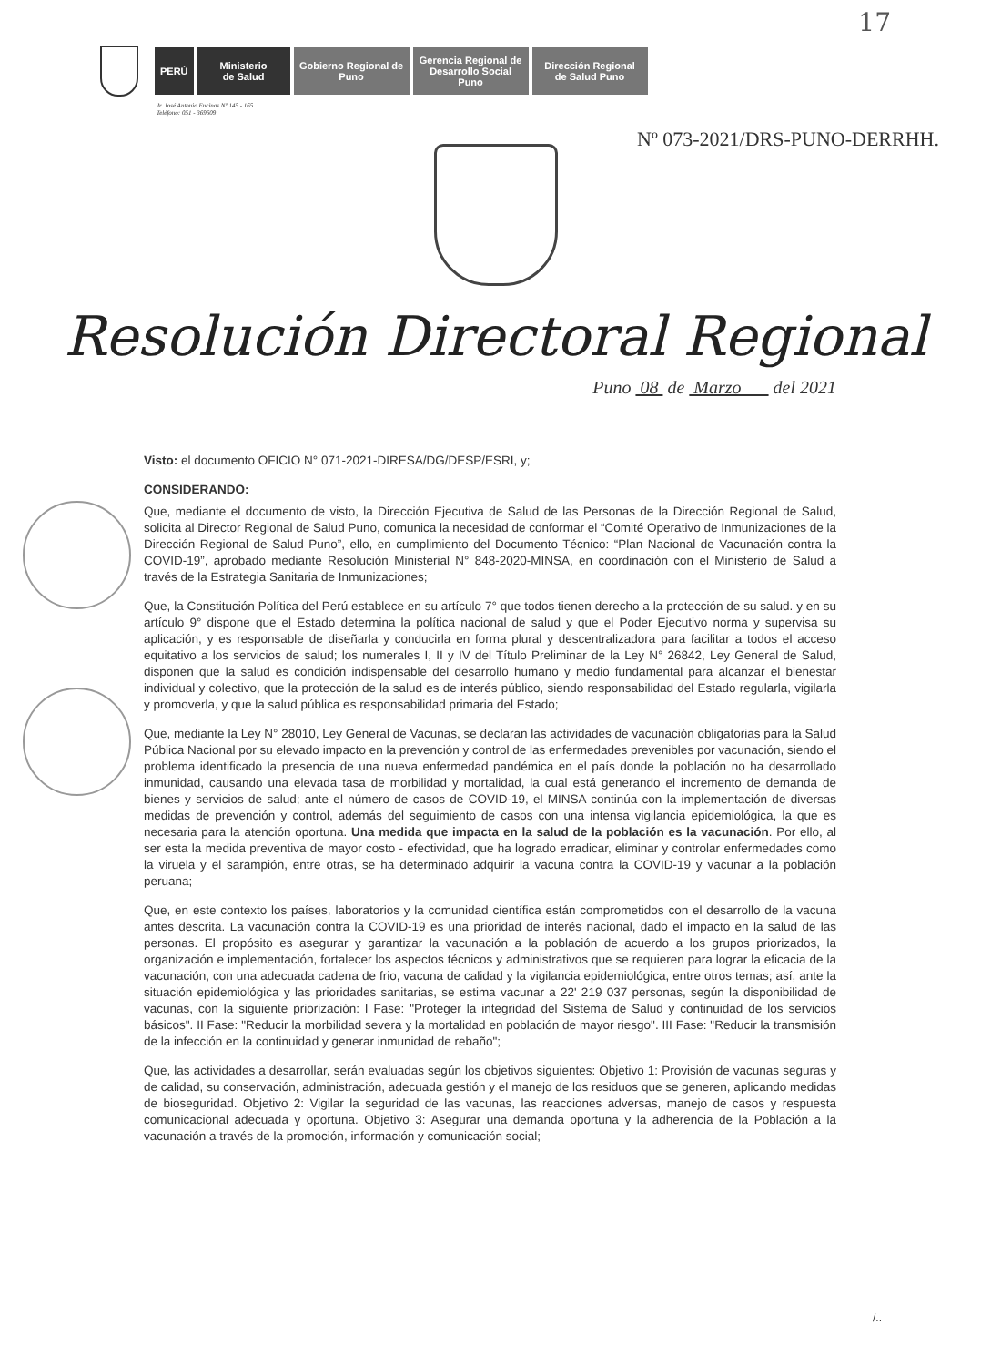17
PERÚ
Ministerio
de Salud
Gobierno Regional de Puno
Gerencia Regional de Desarrollo Social Puno
Dirección Regional de Salud Puno
Jr. José Antonio Encinas Nº 145 - 165
Teléfono: 051 - 369609
Nº 073-2021/DRS-PUNO-DERRHH.
Resolución Directoral Regional
Puno 08 de Marzo del 2021
Visto: el documento OFICIO N° 071-2021-DIRESA/DG/DESP/ESRI, y;
CONSIDERANDO:
Que, mediante el documento de visto, la Dirección Ejecutiva de Salud de las Personas de la Dirección Regional de Salud, solicita al Director Regional de Salud Puno, comunica la necesidad de conformar el “Comité Operativo de Inmunizaciones de la Dirección Regional de Salud Puno”, ello, en cumplimiento del Documento Técnico: “Plan Nacional de Vacunación contra la COVID-19”, aprobado mediante Resolución Ministerial N° 848-2020-MINSA, en coordinación con el Ministerio de Salud a través de la Estrategia Sanitaria de Inmunizaciones;
Que, la Constitución Política del Perú establece en su artículo 7° que todos tienen derecho a la protección de su salud. y en su artículo 9° dispone que el Estado determina la política nacional de salud y que el Poder Ejecutivo norma y supervisa su aplicación, y es responsable de diseñarla y conducirla en forma plural y descentralizadora para facilitar a todos el acceso equitativo a los servicios de salud; los numerales I, II y IV del Título Preliminar de la Ley N° 26842, Ley General de Salud, disponen que la salud es condición indispensable del desarrollo humano y medio fundamental para alcanzar el bienestar individual y colectivo, que la protección de la salud es de interés público, siendo responsabilidad del Estado regularla, vigilarla y promoverla, y que la salud pública es responsabilidad primaria del Estado;
Que, mediante la Ley N° 28010, Ley General de Vacunas, se declaran las actividades de vacunación obligatorias para la Salud Pública Nacional por su elevado impacto en la prevención y control de las enfermedades prevenibles por vacunación, siendo el problema identificado la presencia de una nueva enfermedad pandémica en el país donde la población no ha desarrollado inmunidad, causando una elevada tasa de morbilidad y mortalidad, la cual está generando el incremento de demanda de bienes y servicios de salud; ante el número de casos de COVID-19, el MINSA continúa con la implementación de diversas medidas de prevención y control, además del seguimiento de casos con una intensa vigilancia epidemiológica, la que es necesaria para la atención oportuna. Una medida que impacta en la salud de la población es la vacunación. Por ello, al ser esta la medida preventiva de mayor costo - efectividad, que ha logrado erradicar, eliminar y controlar enfermedades como la viruela y el sarampión, entre otras, se ha determinado adquirir la vacuna contra la COVID-19 y vacunar a la población peruana;
Que, en este contexto los países, laboratorios y la comunidad científica están comprometidos con el desarrollo de la vacuna antes descrita. La vacunación contra la COVID-19 es una prioridad de interés nacional, dado el impacto en la salud de las personas. El propósito es asegurar y garantizar la vacunación a la población de acuerdo a los grupos priorizados, la organización e implementación, fortalecer los aspectos técnicos y administrativos que se requieren para lograr la eficacia de la vacunación, con una adecuada cadena de frio, vacuna de calidad y la vigilancia epidemiológica, entre otros temas; así, ante la situación epidemiológica y las prioridades sanitarias, se estima vacunar a 22' 219 037 personas, según la disponibilidad de vacunas, con la siguiente priorización: I Fase: "Proteger la integridad del Sistema de Salud y continuidad de los servicios básicos". II Fase: "Reducir la morbilidad severa y la mortalidad en población de mayor riesgo". III Fase: "Reducir la transmisión de la infección en la continuidad y generar inmunidad de rebaño";
Que, las actividades a desarrollar, serán evaluadas según los objetivos siguientes: Objetivo 1: Provisión de vacunas seguras y de calidad, su conservación, administración, adecuada gestión y el manejo de los residuos que se generen, aplicando medidas de bioseguridad. Objetivo 2: Vigilar la seguridad de las vacunas, las reacciones adversas, manejo de casos y respuesta comunicacional adecuada y oportuna. Objetivo 3: Asegurar una demanda oportuna y la adherencia de la Población a la vacunación a través de la promoción, información y comunicación social;
/..